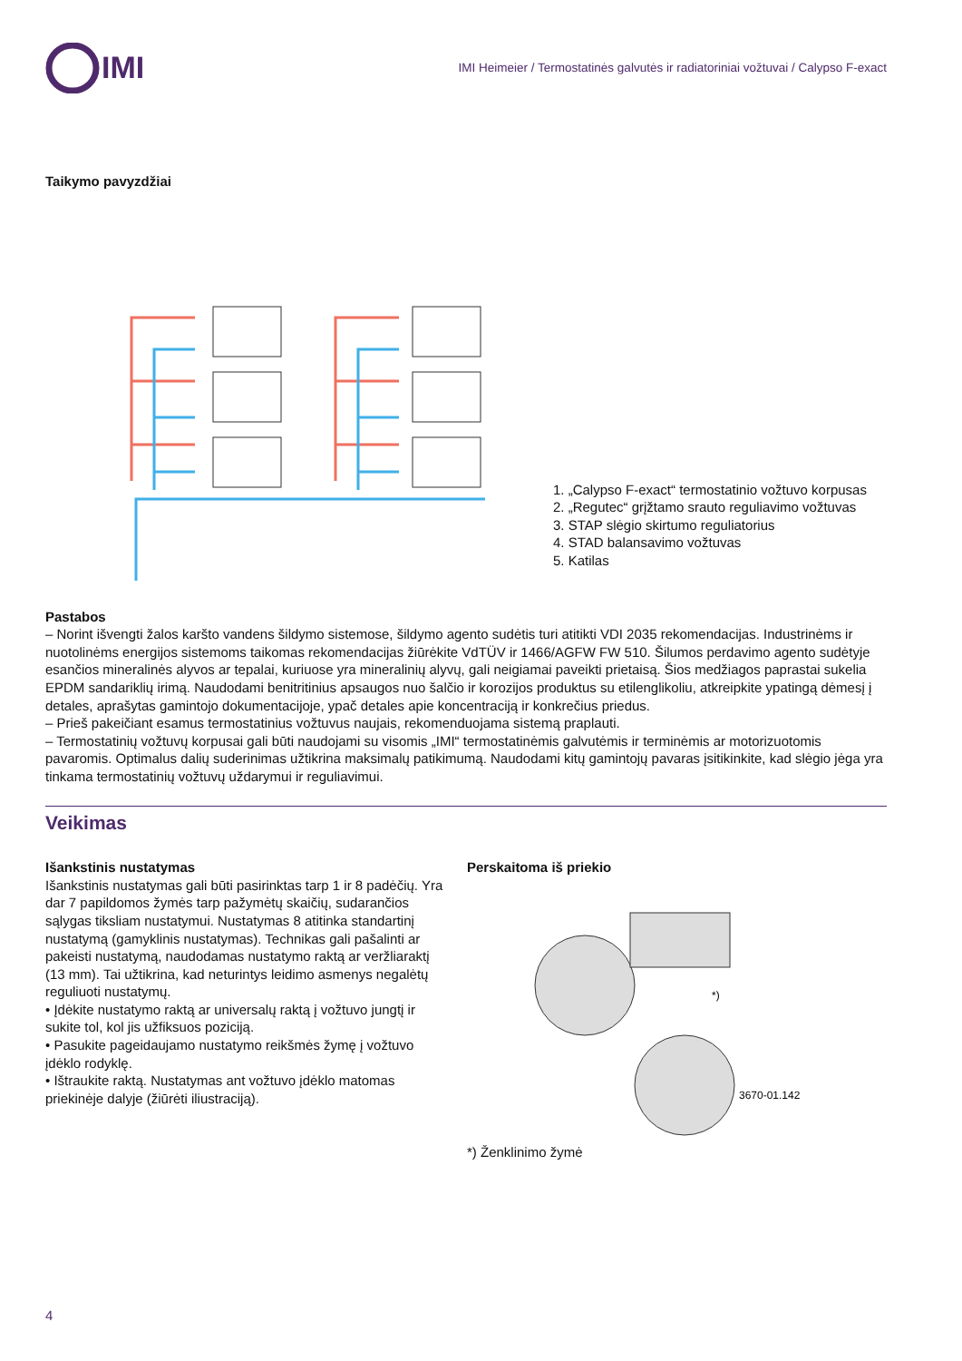IMI
IMI Heimeier / Termostatinės galvutės ir radiatoriniai vožtuvai / Calypso F-exact
Taikymo pavyzdžiai
1. „Calypso F-exact“ termostatinio vožtuvo korpusas
2. „Regutec“ grįžtamo srauto reguliavimo vožtuvas
3. STAP slėgio skirtumo reguliatorius
4. STAD balansavimo vožtuvas
5. Katilas
Pastabos
– Norint išvengti žalos karšto vandens šildymo sistemose, šildymo agento sudėtis turi atitikti VDI 2035 rekomendacijas. Industrinėms ir nuotolinėms energijos sistemoms taikomas rekomendacijas žiūrėkite VdTÜV ir 1466/AGFW FW 510. Šilumos perdavimo agento sudėtyje esančios mineralinės alyvos ar tepalai, kuriuose yra mineralinių alyvų, gali neigiamai paveikti prietaisą. Šios medžiagos paprastai sukelia EPDM sandariklių irimą. Naudodami benitritinius apsaugos nuo šalčio ir korozijos produktus su etilenglikoliu, atkreipkite ypatingą dėmesį į detales, aprašytas gamintojo dokumentacijoje, ypač detales apie koncentraciją ir konkrečius priedus.
– Prieš pakeičiant esamus termostatinius vožtuvus naujais, rekomenduojama sistemą praplauti.
– Termostatinių vožtuvų korpusai gali būti naudojami su visomis „IMI“ termostatinėmis galvutėmis ir terminėmis ar motorizuotomis pavaromis. Optimalus dalių suderinimas užtikrina maksimalų patikimumą. Naudodami kitų gamintojų pavaras įsitikinkite, kad slėgio jėga yra tinkama termostatinių vožtuvų uždarymui ir reguliavimui.
Veikimas
Išankstinis nustatymas
Išankstinis nustatymas gali būti pasirinktas tarp 1 ir 8 padėčių. Yra dar 7 papildomos žymės tarp pažymėtų skaičių, sudarančios sąlygas tiksliam nustatymui. Nustatymas 8 atitinka standartinį nustatymą (gamyklinis nustatymas). Technikas gali pašalinti ar pakeisti nustatymą, naudodamas nustatymo raktą ar veržliaraktį (13 mm). Tai užtikrina, kad neturintys leidimo asmenys negalėtų reguliuoti nustatymų.
• Įdėkite nustatymo raktą ar universalų raktą į vožtuvo jungtį ir sukite tol, kol jis užfiksuos poziciją.
• Pasukite pageidaujamo nustatymo reikšmės žymę į vožtuvo įdėklo rodyklę.
• Ištraukite raktą. Nustatymas ant vožtuvo įdėklo matomas priekinėje dalyje (žiūrėti iliustraciją).
Perskaitoma iš priekio
*)
3670-01.142
*) Ženklinimo žymė
4